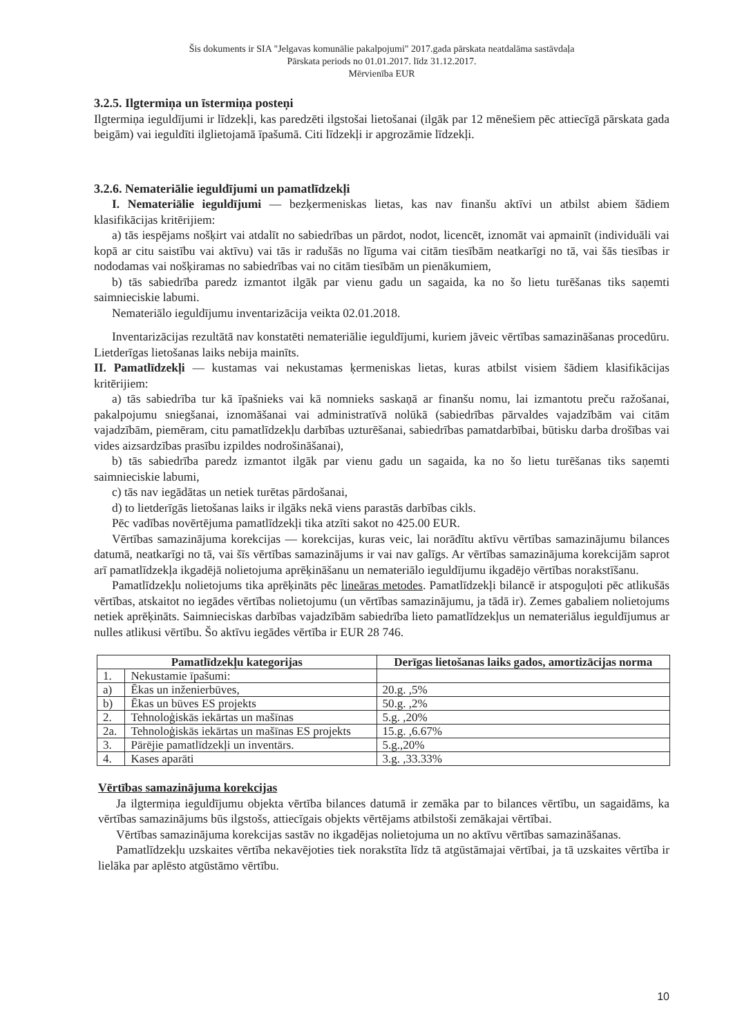Šis dokuments ir SIA "Jelgavas komunālie pakalpojumi" 2017.gada pārskata neatdalāma sastāvdaļa
Pārskata periods no 01.01.2017. līdz 31.12.2017.
Mērvienība EUR
3.2.5. Ilgtermiņa un īstermiņa posteņi
Ilgtermiņa ieguldījumi ir līdzekļi, kas paredzēti ilgstošai lietošanai (ilgāk par 12 mēnešiem pēc attiecīgā pārskata gada beigām) vai ieguldīti ilglietojamā īpašumā. Citi līdzekļi ir apgrozāmie līdzekļi.
3.2.6. Nemateriālie ieguldījumi un pamatlīdzekļi
I. Nemateriālie ieguldījumi — bezķermeniskas lietas, kas nav finanšu aktīvi un atbilst abiem šādiem klasifikācijas kritērijiem:
a) tās iespējams nošķirt vai atdalīt no sabiedrības un pārdot, nodot, licencēt, iznomāt vai apmainīt (individuāli vai kopā ar citu saistību vai aktīvu) vai tās ir radušās no līguma vai citām tiesībām neatkarīgi no tā, vai šās tiesības ir nododamas vai nošķiramas no sabiedrības vai no citām tiesībām un pienākumiem,
b) tās sabiedrība paredz izmantot ilgāk par vienu gadu un sagaida, ka no šo lietu turēšanas tiks saņemti saimnieciskie labumi.
Nemateriālo ieguldījumu inventarizācija veikta 02.01.2018.
Inventarizācijas rezultātā nav konstatēti nemateriālie ieguldījumi, kuriem jāveic vērtības samazināšanas procedūru. Lietderīgas lietošanas laiks nebija mainīts.
II. Pamatlīdzekļi — kustamas vai nekustamas ķermeniskas lietas, kuras atbilst visiem šādiem klasifikācijas kritērijiem:
a) tās sabiedrība tur kā īpašnieks vai kā nomnieks saskaņā ar finanšu nomu, lai izmantotu preču ražošanai, pakalpojumu sniegšanai, iznomāšanai vai administratīvā nolūkā (sabiedrības pārvaldes vajadzībām vai citām vajadzībām, piemēram, citu pamatlīdzekļu darbības uzturēšanai, sabiedrības pamatdarbībai, būtisku darba drošības vai vides aizsardzības prasību izpildes nodrošināšanai),
b) tās sabiedrība paredz izmantot ilgāk par vienu gadu un sagaida, ka no šo lietu turēšanas tiks saņemti saimnieciskie labumi,
c) tās nav iegādātas un netiek turētas pārdošanai,
d) to lietderīgās lietošanas laiks ir ilgāks nekā viens parastās darbības cikls.
Pēc vadības novērtējuma pamatlīdzekļi tika atzīti sakot no 425.00 EUR.
Vērtības samazinājuma korekcijas — korekcijas, kuras veic, lai norādītu aktīvu vērtības samazinājumu bilances datumā, neatkarīgi no tā, vai šīs vērtības samazinājums ir vai nav galīgs. Ar vērtības samazinājuma korekcijām saprot arī pamatlīdzekļa ikgadējā nolietojuma aprēķināšanu un nemateriālo ieguldījumu ikgadējo vērtības norakstīšanu.
Pamatlīdzekļu nolietojums tika aprēķināts pēc lineāras metodes. Pamatlīdzekļi bilancē ir atspoguļoti pēc atlikušās vērtības, atskaitot no iegādes vērtības nolietojumu (un vērtības samazinājumu, ja tādā ir). Zemes gabaliem nolietojums netiek aprēķināts. Saimnieciskas darbības vajadzībām sabiedrība lieto pamatlīdzekļus un nemateriālus ieguldījumus ar nulles atlikusi vērtību. Šo aktīvu iegādes vērtība ir EUR 28 746.
| Pamatlīdzekļu kategorijas | | Derīgas lietošanas laiks gados, amortizācijas norma |
| --- | --- | --- |
| 1. | Nekustamie īpašumi: | |
| a) | Ēkas un inženierbūves, | 20.g. ,5% |
| b) | Ēkas un būves ES projekts | 50.g. ,2% |
| 2. | Tehnoloģiskās iekārtas un mašīnas | 5.g. ,20% |
| 2a. | Tehnoloģiskās iekārtas un mašīnas ES projekts | 15.g. ,6.67% |
| 3. | Pārējie pamatlīdzekļi un inventārs. | 5.g.,20% |
| 4. | Kases aparāti | 3.g. ,33.33% |
Vērtības samazinājuma korekcijas
Ja ilgtermiņa ieguldījumu objekta vērtība bilances datumā ir zemāka par to bilances vērtību, un sagaidāms, ka vērtības samazinājums būs ilgstošs, attiecīgais objekts vērtējams atbilstoši zemākajai vērtībai.
Vērtības samazinājuma korekcijas sastāv no ikgadējas nolietojuma un no aktīvu vērtības samazināšanas.
Pamatlīdzekļu uzskaites vērtība nekavējoties tiek norakstīta līdz tā atgūstāmajai vērtībai, ja tā uzskaites vērtība ir lielāka par aplēsto atgūstāmo vērtību.
10